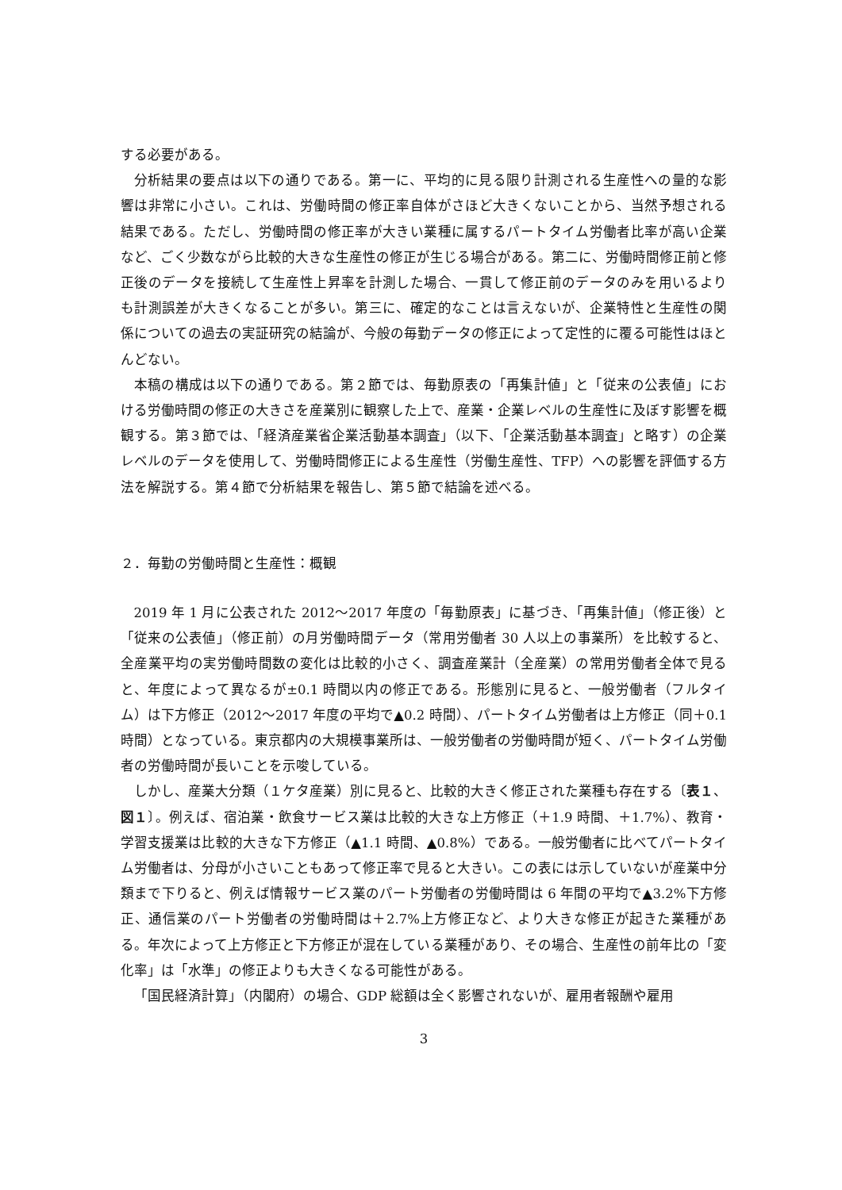する必要がある。
分析結果の要点は以下の通りである。第一に、平均的に見る限り計測される生産性への量的な影響は非常に小さい。これは、労働時間の修正率自体がさほど大きくないことから、当然予想される結果である。ただし、労働時間の修正率が大きい業種に属するパートタイム労働者比率が高い企業など、ごく少数ながら比較的大きな生産性の修正が生じる場合がある。第二に、労働時間修正前と修正後のデータを接続して生産性上昇率を計測した場合、一貫して修正前のデータのみを用いるよりも計測誤差が大きくなることが多い。第三に、確定的なことは言えないが、企業特性と生産性の関係についての過去の実証研究の結論が、今般の毎勤データの修正によって定性的に覆る可能性はほとんどない。
本稿の構成は以下の通りである。第２節では、毎勤原表の「再集計値」と「従来の公表値」における労働時間の修正の大きさを産業別に観察した上で、産業・企業レベルの生産性に及ぼす影響を概観する。第３節では、「経済産業省企業活動基本調査」（以下、「企業活動基本調査」と略す）の企業レベルのデータを使用して、労働時間修正による生産性（労働生産性、TFP）への影響を評価する方法を解説する。第４節で分析結果を報告し、第５節で結論を述べる。
２．毎勤の労働時間と生産性：概観
2019 年 1 月に公表された 2012～2017 年度の「毎勤原表」に基づき、「再集計値」（修正後）と「従来の公表値」（修正前）の月労働時間データ（常用労働者 30 人以上の事業所）を比較すると、全産業平均の実労働時間数の変化は比較的小さく、調査産業計（全産業）の常用労働者全体で見ると、年度によって異なるが±0.1 時間以内の修正である。形態別に見ると、一般労働者（フルタイム）は下方修正（2012～2017 年度の平均で▲0.2 時間）、パートタイム労働者は上方修正（同＋0.1 時間）となっている。東京都内の大規模事業所は、一般労働者の労働時間が短く、パートタイム労働者の労働時間が長いことを示唆している。
しかし、産業大分類（１ケタ産業）別に見ると、比較的大きく修正された業種も存在する〔表１、図１〕。例えば、宿泊業・飲食サービス業は比較的大きな上方修正（＋1.9 時間、＋1.7%）、教育・学習支援業は比較的大きな下方修正（▲1.1 時間、▲0.8%）である。一般労働者に比べてパートタイム労働者は、分母が小さいこともあって修正率で見ると大きい。この表には示していないが産業中分類まで下りると、例えば情報サービス業のパート労働者の労働時間は 6 年間の平均で▲3.2%下方修正、通信業のパート労働者の労働時間は＋2.7%上方修正など、より大きな修正が起きた業種がある。年次によって上方修正と下方修正が混在している業種があり、その場合、生産性の前年比の「変化率」は「水準」の修正よりも大きくなる可能性がある。
「国民経済計算」（内閣府）の場合、GDP 総額は全く影響されないが、雇用者報酬や雇用
3